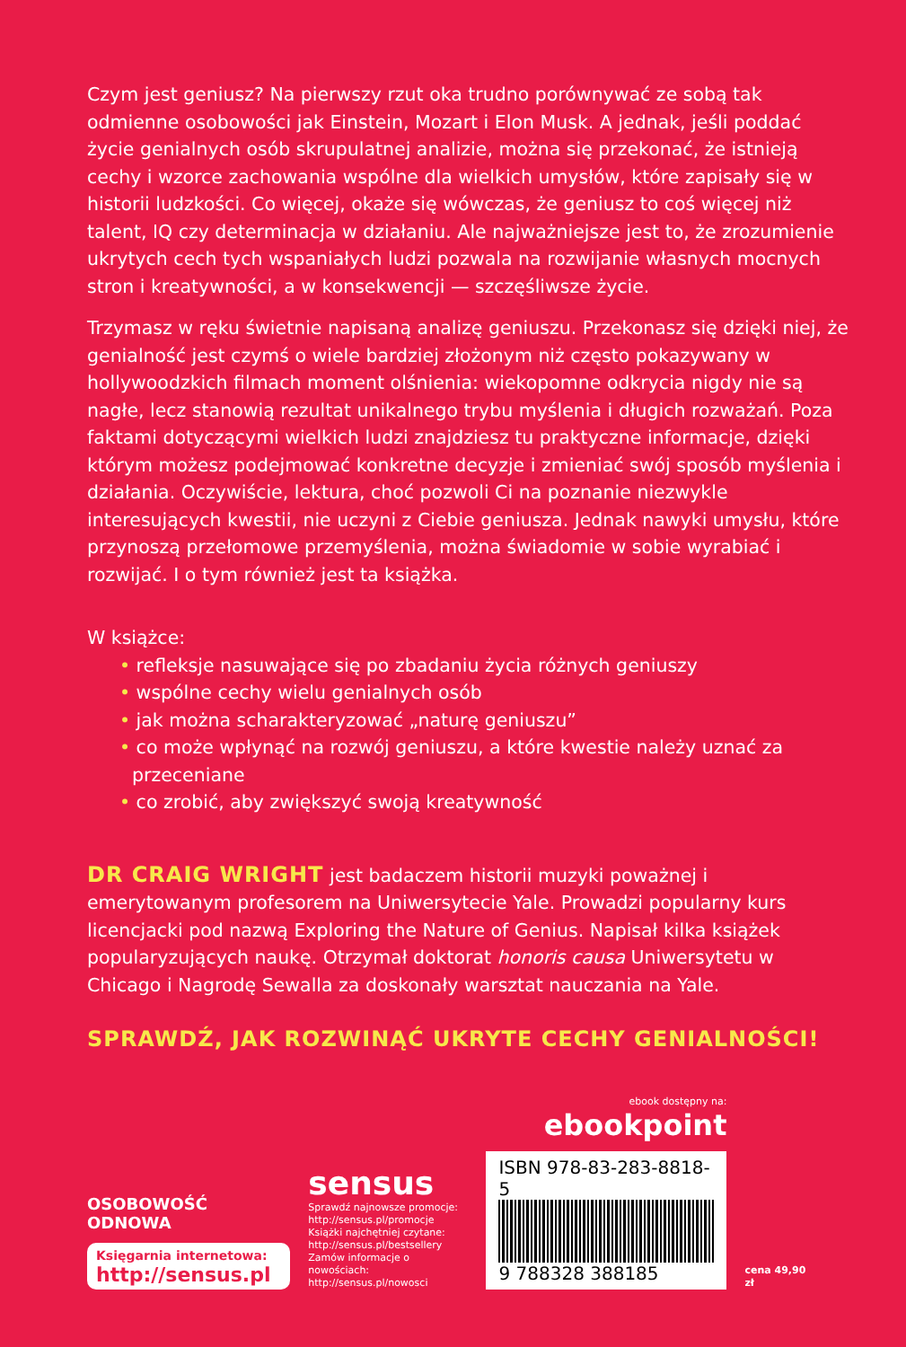Czym jest geniusz? Na pierwszy rzut oka trudno porównywać ze sobą tak odmienne osobowości jak Einstein, Mozart i Elon Musk. A jednak, jeśli poddać życie genialnych osób skrupulatnej analizie, można się przekonać, że istnieją cechy i wzorce zachowania wspólne dla wielkich umysłów, które zapisały się w historii ludzkości. Co więcej, okaże się wówczas, że geniusz to coś więcej niż talent, IQ czy determinacja w działaniu. Ale najważniejsze jest to, że zrozumienie ukrytych cech tych wspaniałych ludzi pozwala na rozwijanie własnych mocnych stron i kreatywności, a w konsekwencji — szczęśliwsze życie.
Trzymasz w ręku świetnie napisaną analizę geniuszu. Przekonasz się dzięki niej, że genialność jest czymś o wiele bardziej złożonym niż często pokazywany w hollywoodzkich filmach moment olśnienia: wiekopomne odkrycia nigdy nie są nagłe, lecz stanowią rezultat unikalnego trybu myślenia i długich rozważań. Poza faktami dotyczącymi wielkich ludzi znajdziesz tu praktyczne informacje, dzięki którym możesz podejmować konkretne decyzje i zmieniać swój sposób myślenia i działania. Oczywiście, lektura, choć pozwoli Ci na poznanie niezwykle interesujących kwestii, nie uczyni z Ciebie geniusza. Jednak nawyki umysłu, które przynoszą przełomowe przemyślenia, można świadomie w sobie wyrabiać i rozwijać. I o tym również jest ta książka.
W książce:
• refleksje nasuwające się po zbadaniu życia różnych geniuszy
• wspólne cechy wielu genialnych osób
• jak można scharakteryzować „naturę geniuszu”
• co może wpłynąć na rozwój geniuszu, a które kwestie należy uznać za przeceniane
• co zrobić, aby zwiększyć swoją kreatywność
DR CRAIG WRIGHT jest badaczem historii muzyki poważnej i emerytowanym profesorem na Uniwersytecie Yale. Prowadzi popularny kurs licencjacki pod nazwą Exploring the Nature of Genius. Napisał kilka książek popularyzujących naukę. Otrzymał doktorat honoris causa Uniwersytetu w Chicago i Nagrodę Sewalla za doskonały warsztat nauczania na Yale.
SPRAWDŹ, JAK ROZWINĄĆ UKRYTE CECHY GENIALNOŚCI!
OSOBOWOŚĆ ODNOWA
Księgarnia internetowa:
http://sensus.pl
sensus
Sprawdź najnowsze promocje:
http://sensus.pl/promocje
Książki najchętniej czytane:
http://sensus.pl/bestsellery
Zamów informacje o nowościach:
http://sensus.pl/nowosci
ebook dostępny na:
ebookpoint
ISBN 978-83-283-8818-5
9 788328 388185
cena 49,90 zł